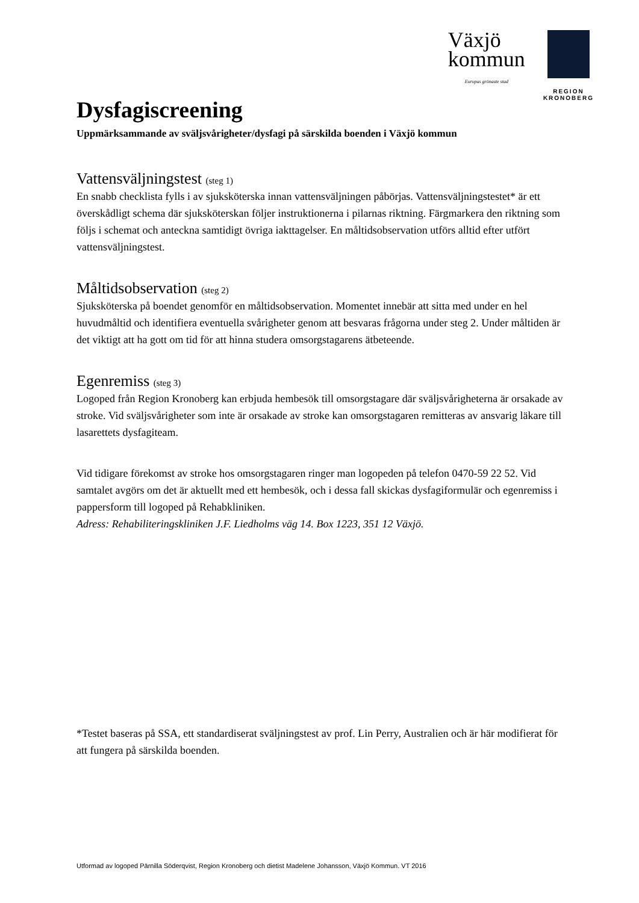Växjö
kommun
Europas grönaste stad
REGION
KRONOBERG
Dysfagiscreening
Uppmärksammande av sväljsvårigheter/dysfagi på särskilda boenden i Växjö kommun
Vattensväljningstest (steg 1)
En snabb checklista fylls i av sjuksköterska innan vattensväljningen påbörjas. Vattensväljningstestet* är ett överskådligt schema där sjuksköterskan följer instruktionerna i pilarnas riktning. Färgmarkera den riktning som följs i schemat och anteckna samtidigt övriga iakttagelser. En måltidsobservation utförs alltid efter utfört vattensväljningstest.
Måltidsobservation (steg 2)
Sjuksköterska på boendet genomför en måltidsobservation. Momentet innebär att sitta med under en hel huvudmåltid och identifiera eventuella svårigheter genom att besvaras frågorna under steg 2. Under måltiden är det viktigt att ha gott om tid för att hinna studera omsorgstagarens ätbeteende.
Egenremiss (steg 3)
Logoped från Region Kronoberg kan erbjuda hembesök till omsorgstagare där sväljsvårigheterna är orsakade av stroke. Vid sväljsvårigheter som inte är orsakade av stroke kan omsorgstagaren remitteras av ansvarig läkare till lasarettets dysfagiteam.
Vid tidigare förekomst av stroke hos omsorgstagaren ringer man logopeden på telefon 0470-59 22 52. Vid samtalet avgörs om det är aktuellt med ett hembesök, och i dessa fall skickas dysfagiformulär och egenremiss i pappersform till logoped på Rehabkliniken.
Adress: Rehabiliteringskliniken J.F. Liedholms väg 14. Box 1223, 351 12 Växjö.
*Testet baseras på SSA, ett standardiserat sväljningstest av prof. Lin Perry, Australien och är här modifierat för att fungera på särskilda boenden.
Utformad av logoped Pärnilla Söderqvist, Region Kronoberg och dietist Madelene Johansson, Växjö Kommun. VT 2016